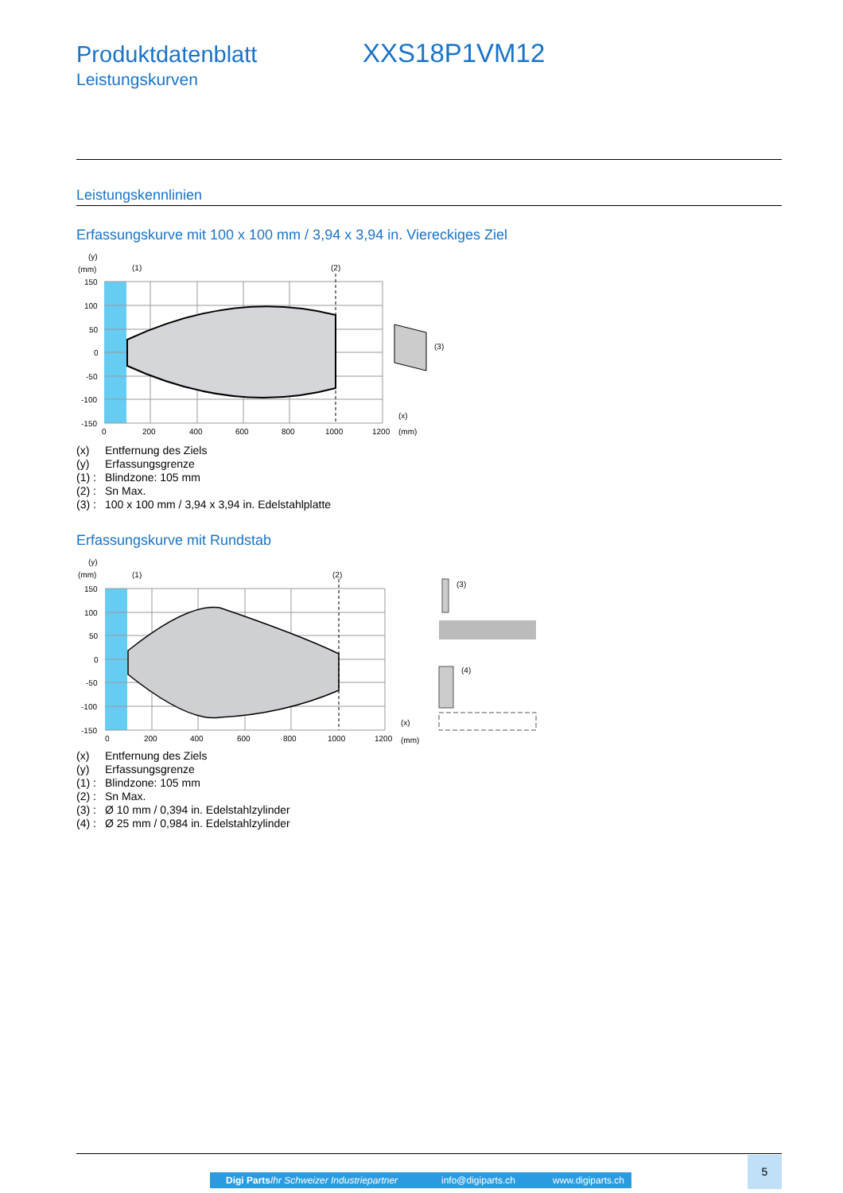Produktdatenblatt XXS18P1VM12
Leistungskurven
Leistungskennlinien
Erfassungskurve mit 100 x 100 mm / 3,94 x 3,94 in. Viereckiges Ziel
(y)
(mm)
(3)
(1)
(2)
150
100
50
0
-50
-100
-150
0
200
400
600
800
1000
1200
(x)
(mm)
(x) Entfernung des Ziels
(y) Erfassungsgrenze
(1) : Blindzone: 105 mm
(2) : Sn Max.
(3) : 100 x 100 mm / 3,94 x 3,94 in. Edelstahlplatte
Erfassungskurve mit Rundstab
(y)
(mm)
(1)
(2)
(3)
(4)
150
100
50
0
-50
-100
-150
0
200
400
600
800
1000
1200
(x)
(mm)
(x) Entfernung des Ziels
(y) Erfassungsgrenze
(1) : Blindzone: 105 mm
(2) : Sn Max.
(3) : Ø 10 mm / 0,394 in. Edelstahlzylinder
(4) : Ø 25 mm / 0,984 in. Edelstahlzylinder
Digi Parts Ihr Schweizer Industriepartner info@digiparts.ch www.digiparts.ch
5